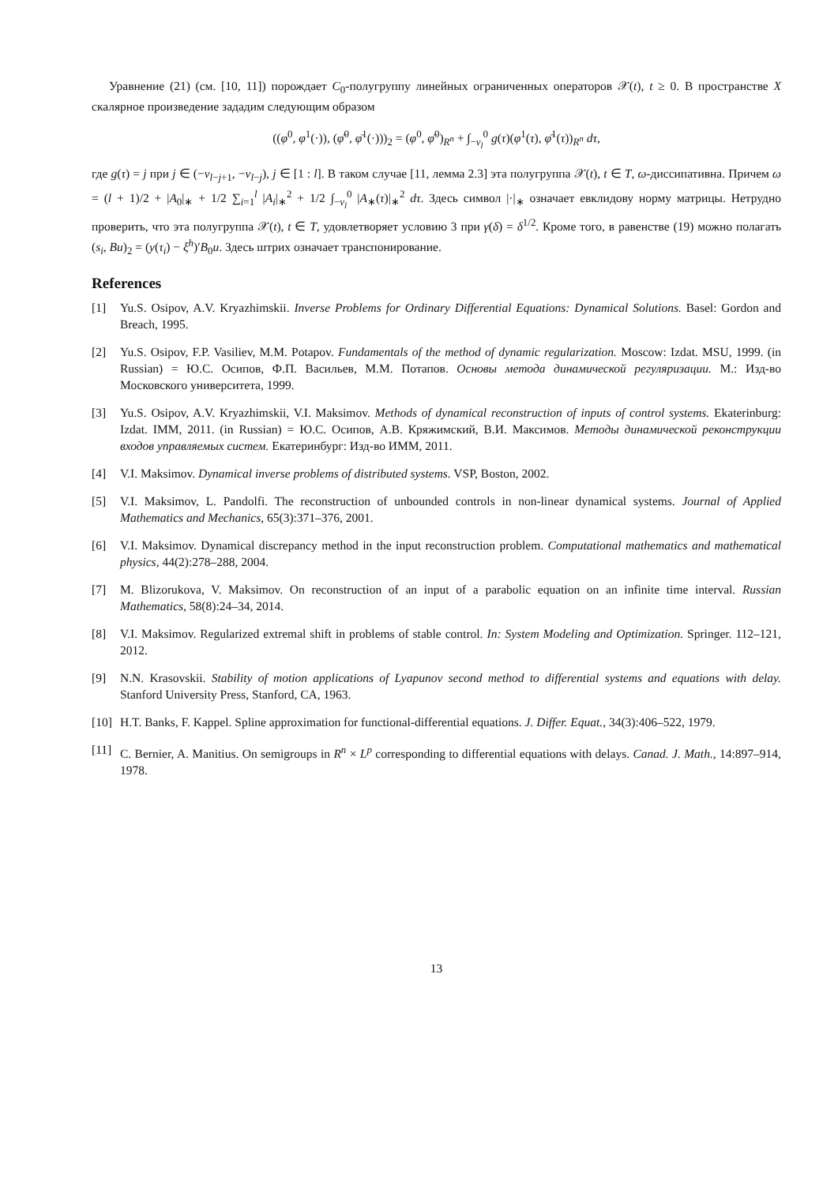Уравнение (21) (см. [10, 11]) порождает C<sub>0</sub>-полугруппу линейных ограниченных операторов 𝒳(t), t ≥ 0. В пространстве X скалярное произведение зададим следующим образом
((φ<sup>0</sup>, φ<sup>1</sup>(·)), (φ̄<sup>0</sup>, φ̄<sup>1</sup>(·)))<sub>2</sub> = (φ<sup>0</sup>, φ̄<sup>0</sup>)<sub>R<sup>n</sup></sub> + ∫<sub>−ν<sub>l</sub></sub><sup>0</sup> g(τ)(φ<sup>1</sup>(τ), φ̄<sup>1</sup>(τ))<sub>R<sup>n</sup></sub> dτ,
где g(τ) = j при j ∈ (−ν<sub>l−j+1</sub>, −ν<sub>l−j</sub>), j ∈ [1 : l]. В таком случае [11, лемма 2.3] эта полугруппа 𝒳(t), t ∈ T, ω-диссипативна. Причем ω = (l + 1)/2 + |A<sub>0</sub>|<sub>∗</sub> + 1/2 ∑<sub>i=1</sub><sup>l</sup> |A<sub>i</sub>|<sub>∗</sub><sup>2</sup> + 1/2 ∫<sub>−ν<sub>l</sub></sub><sup>0</sup> |A<sub>∗</sub>(τ)|<sub>∗</sub><sup>2</sup> dτ. Здесь символ |·|<sub>∗</sub> означает евклидову норму матрицы. Нетрудно проверить, что эта полугруппа 𝒳(t), t ∈ T, удовлетворяет условию 3 при γ(δ) = δ<sup>1/2</sup>. Кроме того, в равенстве (19) можно полагать (s<sub>i</sub>, Bu)<sub>2</sub> = (y(τ<sub>i</sub>) − ξ<sup>h</sup>)′B<sub>0</sub>u. Здесь штрих означает транспонирование.
References
[1] Yu.S. Osipov, A.V. Kryazhimskii. Inverse Problems for Ordinary Differential Equations: Dynamical Solutions. Basel: Gordon and Breach, 1995.
[2] Yu.S. Osipov, F.P. Vasiliev, M.M. Potapov. Fundamentals of the method of dynamic regularization. Moscow: Izdat. MSU, 1999. (in Russian) = Ю.С. Осипов, Ф.П. Васильев, М.М. Потапов. Основы метода динамической регуляризации. М.: Изд-во Московского университета, 1999.
[3] Yu.S. Osipov, A.V. Kryazhimskii, V.I. Maksimov. Methods of dynamical reconstruction of inputs of control systems. Ekaterinburg: Izdat. IMM, 2011. (in Russian) = Ю.С. Осипов, А.В. Кряжимский, В.И. Максимов. Методы динамической реконструкции входов управляемых систем. Екатеринбург: Изд-во ИММ, 2011.
[4] V.I. Maksimov. Dynamical inverse problems of distributed systems. VSP, Boston, 2002.
[5] V.I. Maksimov, L. Pandolfi. The reconstruction of unbounded controls in non-linear dynamical systems. Journal of Applied Mathematics and Mechanics, 65(3):371–376, 2001.
[6] V.I. Maksimov. Dynamical discrepancy method in the input reconstruction problem. Computational mathematics and mathematical physics, 44(2):278–288, 2004.
[7] M. Blizorukova, V. Maksimov. On reconstruction of an input of a parabolic equation on an infinite time interval. Russian Mathematics, 58(8):24–34, 2014.
[8] V.I. Maksimov. Regularized extremal shift in problems of stable control. In: System Modeling and Optimization. Springer. 112–121, 2012.
[9] N.N. Krasovskii. Stability of motion applications of Lyapunov second method to differential systems and equations with delay. Stanford University Press, Stanford, CA, 1963.
[10] H.T. Banks, F. Kappel. Spline approximation for functional-differential equations. J. Differ. Equat., 34(3):406–522, 1979.
[11] C. Bernier, A. Manitius. On semigroups in R<sup>n</sup> × L<sup>p</sup> corresponding to differential equations with delays. Canad. J. Math., 14:897–914, 1978.
13